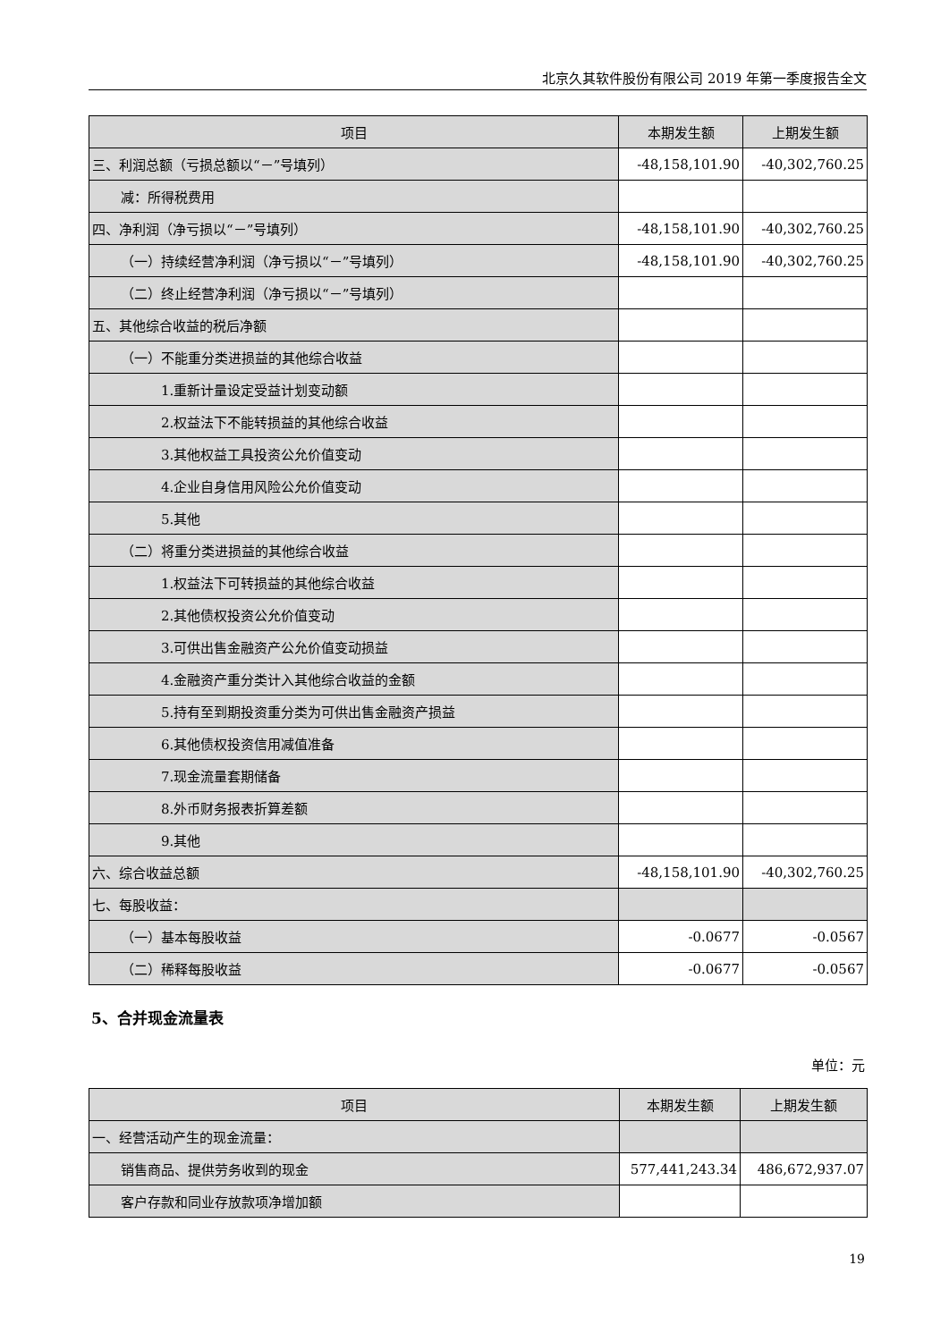北京久其软件股份有限公司 2019 年第一季度报告全文
| 项目 | 本期发生额 | 上期发生额 |
| --- | --- | --- |
| 三、利润总额（亏损总额以“－”号填列） | -48,158,101.90 | -40,302,760.25 |
| 减：所得税费用 | | |
| 四、净利润（净亏损以“－”号填列） | -48,158,101.90 | -40,302,760.25 |
| （一）持续经营净利润（净亏损以“－”号填列） | -48,158,101.90 | -40,302,760.25 |
| （二）终止经营净利润（净亏损以“－”号填列） | | |
| 五、其他综合收益的税后净额 | | |
| （一）不能重分类进损益的其他综合收益 | | |
| 1.重新计量设定受益计划变动额 | | |
| 2.权益法下不能转损益的其他综合收益 | | |
| 3.其他权益工具投资公允价值变动 | | |
| 4.企业自身信用风险公允价值变动 | | |
| 5.其他 | | |
| （二）将重分类进损益的其他综合收益 | | |
| 1.权益法下可转损益的其他综合收益 | | |
| 2.其他债权投资公允价值变动 | | |
| 3.可供出售金融资产公允价值变动损益 | | |
| 4.金融资产重分类计入其他综合收益的金额 | | |
| 5.持有至到期投资重分类为可供出售金融资产损益 | | |
| 6.其他债权投资信用减值准备 | | |
| 7.现金流量套期储备 | | |
| 8.外币财务报表折算差额 | | |
| 9.其他 | | |
| 六、综合收益总额 | -48,158,101.90 | -40,302,760.25 |
| 七、每股收益： | | |
| （一）基本每股收益 | -0.0677 | -0.0567 |
| （二）稀释每股收益 | -0.0677 | -0.0567 |
5、合并现金流量表
单位：元
| 项目 | 本期发生额 | 上期发生额 |
| --- | --- | --- |
| 一、经营活动产生的现金流量： | | |
| 销售商品、提供劳务收到的现金 | 577,441,243.34 | 486,672,937.07 |
| 客户存款和同业存放款项净增加额 | | |
19